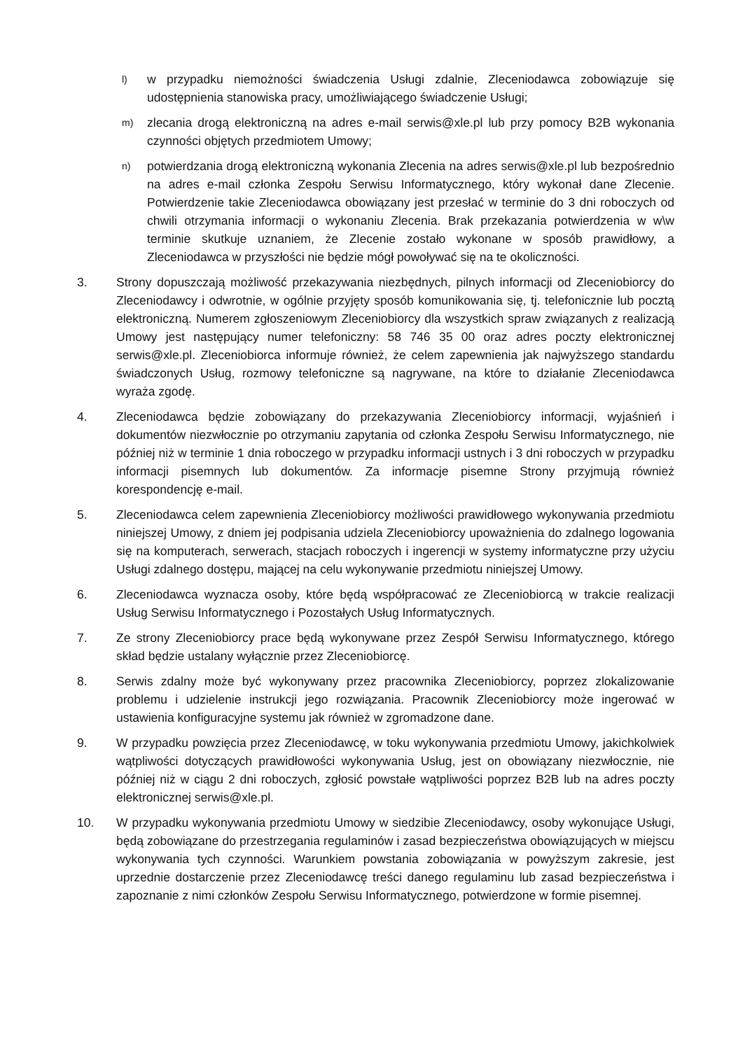l)
w przypadku niemożności świadczenia Usługi zdalnie, Zleceniodawca zobowiązuje się udostępnienia stanowiska pracy, umożliwiającego świadczenie Usługi;
m)
zlecania drogą elektroniczną na adres e-mail serwis@xle.pl lub przy pomocy B2B wykonania czynności objętych przedmiotem Umowy;
n)
potwierdzania drogą elektroniczną wykonania Zlecenia na adres serwis@xle.pl lub bezpośrednio na adres e-mail członka Zespołu Serwisu Informatycznego, który wykonał dane Zlecenie. Potwierdzenie takie Zleceniodawca obowiązany jest przesłać w terminie do 3 dni roboczych od chwili otrzymania informacji o wykonaniu Zlecenia. Brak przekazania potwierdzenia w w\w terminie skutkuje uznaniem, że Zlecenie zostało wykonane w sposób prawidłowy, a Zleceniodawca w przyszłości nie będzie mógł powoływać się na te okoliczności.
3. Strony dopuszczają możliwość przekazywania niezbędnych, pilnych informacji od Zleceniobiorcy do Zleceniodawcy i odwrotnie, w ogólnie przyjęty sposób komunikowania się, tj. telefonicznie lub pocztą elektroniczną. Numerem zgłoszeniowym Zleceniobiorcy dla wszystkich spraw związanych z realizacją Umowy jest następujący numer telefoniczny: 58 746 35 00 oraz adres poczty elektronicznej serwis@xle.pl. Zleceniobiorca informuje również, że celem zapewnienia jak najwyższego standardu świadczonych Usług, rozmowy telefoniczne są nagrywane, na które to działanie Zleceniodawca wyraża zgodę.
4. Zleceniodawca będzie zobowiązany do przekazywania Zleceniobiorcy informacji, wyjaśnień i dokumentów niezwłocznie po otrzymaniu zapytania od członka Zespołu Serwisu Informatycznego, nie później niż w terminie 1 dnia roboczego w przypadku informacji ustnych i 3 dni roboczych w przypadku informacji pisemnych lub dokumentów. Za informacje pisemne Strony przyjmują również korespondencję e-mail.
5. Zleceniodawca celem zapewnienia Zleceniobiorcy możliwości prawidłowego wykonywania przedmiotu niniejszej Umowy, z dniem jej podpisania udziela Zleceniobiorcy upoważnienia do zdalnego logowania się na komputerach, serwerach, stacjach roboczych i ingerencji w systemy informatyczne przy użyciu Usługi zdalnego dostępu, mającej na celu wykonywanie przedmiotu niniejszej Umowy.
6. Zleceniodawca wyznacza osoby, które będą współpracować ze Zleceniobiorcą w trakcie realizacji Usług Serwisu Informatycznego i Pozostałych Usług Informatycznych.
7. Ze strony Zleceniobiorcy prace będą wykonywane przez Zespół Serwisu Informatycznego, którego skład będzie ustalany wyłącznie przez Zleceniobiorcę.
8. Serwis zdalny może być wykonywany przez pracownika Zleceniobiorcy, poprzez zlokalizowanie problemu i udzielenie instrukcji jego rozwiązania. Pracownik Zleceniobiorcy może ingerować w ustawienia konfiguracyjne systemu jak również w zgromadzone dane.
9. W przypadku powzięcia przez Zleceniodawcę, w toku wykonywania przedmiotu Umowy, jakichkolwiek wątpliwości dotyczących prawidłowości wykonywania Usług, jest on obowiązany niezwłocznie, nie później niż w ciągu 2 dni roboczych, zgłosić powstałe wątpliwości poprzez B2B lub na adres poczty elektronicznej serwis@xle.pl.
10. W przypadku wykonywania przedmiotu Umowy w siedzibie Zleceniodawcy, osoby wykonujące Usługi, będą zobowiązane do przestrzegania regulaminów i zasad bezpieczeństwa obowiązujących w miejscu wykonywania tych czynności. Warunkiem powstania zobowiązania w powyższym zakresie, jest uprzednie dostarczenie przez Zleceniodawcę treści danego regulaminu lub zasad bezpieczeństwa i zapoznanie z nimi członków Zespołu Serwisu Informatycznego, potwierdzone w formie pisemnej.